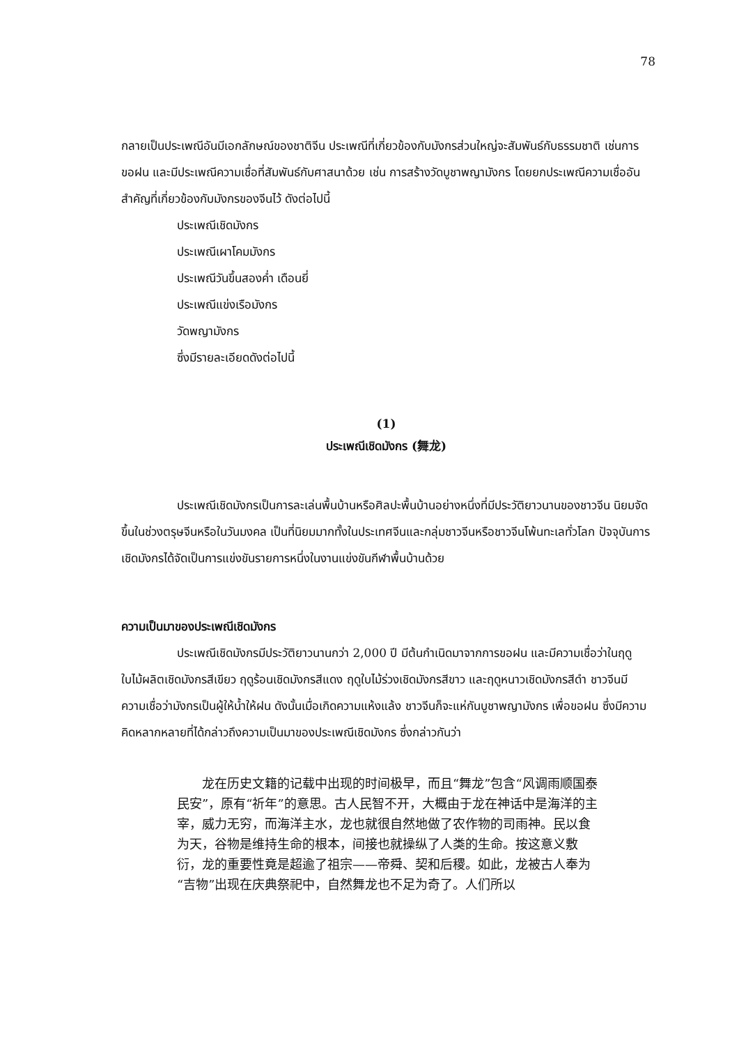78
กลายเป็นประเพณีอันมีเอกลักษณ์ของชาติจีน ประเพณีที่เกี่ยวข้องกับมังกรส่วนใหญ่จะสัมพันธ์กับธรรมชาติ เช่นการขอฝน และมีประเพณีความเชื่อที่สัมพันธ์กับศาสนาด้วย เช่น การสร้างวัดบูชาพญามังกร โดยยกประเพณีความเชื่ออันสำคัญที่เกี่ยวข้องกับมังกรของจีนไว้ ดังต่อไปนี้
ประเพณีเชิดมังกร
ประเพณีเผาโคมมังกร
ประเพณีวันขึ้นสองค่ำ เดือนยี่
ประเพณีแข่งเรือมังกร
วัดพญามังกร
ซึ่งมีรายละเอียดดังต่อไปนี้
(1)
ประเพณีเชิดมังกร (舞龙)
ประเพณีเชิดมังกรเป็นการละเล่นพื้นบ้านหรือศิลปะพื้นบ้านอย่างหนึ่งที่มีประวัติยาวนานของชาวจีน นิยมจัดขึ้นในช่วงตรุษจีนหรือในวันมงคล เป็นที่นิยมมากทั้งในประเทศจีนและกลุ่มชาวจีนหรือชาวจีนโพ้นทะเลทั่วโลก ปัจจุบันการเชิดมังกรได้จัดเป็นการแข่งขันรายการหนึ่งในงานแข่งขันกีฬาพื้นบ้านด้วย
ความเป็นมาของประเพณีเชิดมังกร
ประเพณีเชิดมังกรมีประวัติยาวนานกว่า 2,000 ปี มีต้นกำเนิดมาจากการขอฝน และมีความเชื่อว่าในฤดูใบไม้ผลิตเชิดมังกรสีเขียว ฤดูร้อนเชิดมังกรสีแดง ฤดูใบไม้ร่วงเชิดมังกรสีขาว และฤดูหนาวเชิดมังกรสีดำ ชาวจีนมีความเชื่อว่ามังกรเป็นผู้ให้น้ำให้ฝน ดังนั้นเมื่อเกิดความแห้งแล้ง ชาวจีนก็จะแห่กันบูชาพญามังกร เพื่อขอฝน ซึ่งมีความคิดหลากหลายที่ได้กล่าวถึงความเป็นมาของประเพณีเชิดมังกร ซึ่งกล่าวกันว่า
龙在历史文籍的记载中出现的时间极早，而且“舞龙”包含“风调雨顺国泰民安”，原有“祈年”的意思。古人民智不开，大概由于龙在神话中是海洋的主宰，威力无穷，而海洋主水，龙也就很自然地做了农作物的司雨神。民以食为天，谷物是维持生命的根本，间接也就操纵了人类的生命。按这意义敷衍，龙的重要性竟是超逾了祖宗——帝舜、契和后稷。如此，龙被古人奉为“吉物”出现在庆典祭祀中，自然舞龙也不足为奇了。人们所以